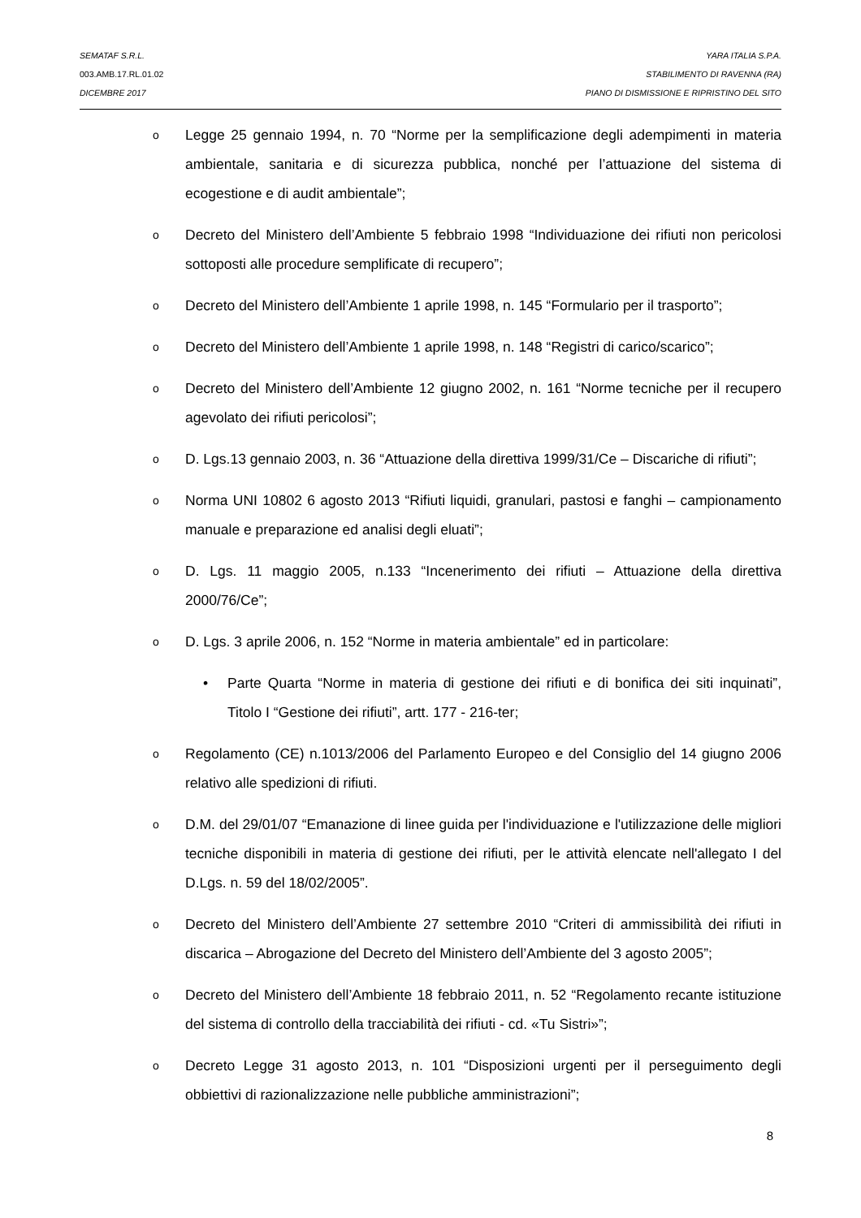SEMATAF S.R.L. YARA ITALIA S.P.A.
003.AMB.17.RL.01.02 STABILIMENTO DI RAVENNA (RA)
DICEMBRE 2017 PIANO DI DISMISSIONE E RIPRISTINO DEL SITO
o
Legge 25 gennaio 1994, n. 70 “Norme per la semplificazione degli adempimenti in materia ambientale, sanitaria e di sicurezza pubblica, nonché per l’attuazione del sistema di ecogestione e di audit ambientale”;
o
Decreto del Ministero dell’Ambiente 5 febbraio 1998 “Individuazione dei rifiuti non pericolosi sottoposti alle procedure semplificate di recupero”;
o
Decreto del Ministero dell’Ambiente 1 aprile 1998, n. 145 “Formulario per il trasporto”;
o
Decreto del Ministero dell’Ambiente 1 aprile 1998, n. 148 “Registri di carico/scarico”;
o
Decreto del Ministero dell’Ambiente 12 giugno 2002, n. 161 “Norme tecniche per il recupero agevolato dei rifiuti pericolosi”;
o
D. Lgs.13 gennaio 2003, n. 36 “Attuazione della direttiva 1999/31/Ce – Discariche di rifiuti”;
o
Norma UNI 10802 6 agosto 2013 “Rifiuti liquidi, granulari, pastosi e fanghi – campionamento manuale e preparazione ed analisi degli eluati”;
o
D. Lgs. 11 maggio 2005, n.133 “Incenerimento dei rifiuti – Attuazione della direttiva 2000/76/Ce”;
o
D. Lgs. 3 aprile 2006, n. 152 “Norme in materia ambientale” ed in particolare:
• Parte Quarta “Norme in materia di gestione dei rifiuti e di bonifica dei siti inquinati”, Titolo I “Gestione dei rifiuti”, artt. 177 - 216-ter;
o
Regolamento (CE) n.1013/2006 del Parlamento Europeo e del Consiglio del 14 giugno 2006 relativo alle spedizioni di rifiuti.
o
D.M. del 29/01/07 “Emanazione di linee guida per l'individuazione e l'utilizzazione delle migliori tecniche disponibili in materia di gestione dei rifiuti, per le attività elencate nell'allegato I del D.Lgs. n. 59 del 18/02/2005”.
o
Decreto del Ministero dell’Ambiente 27 settembre 2010 “Criteri di ammissibilità dei rifiuti in discarica – Abrogazione del Decreto del Ministero dell’Ambiente del 3 agosto 2005”;
o
Decreto del Ministero dell’Ambiente 18 febbraio 2011, n. 52 “Regolamento recante istituzione del sistema di controllo della tracciabilità dei rifiuti - cd. «Tu Sistri»”;
o
Decreto Legge 31 agosto 2013, n. 101 “Disposizioni urgenti per il perseguimento degli obbiettivi di razionalizzazione nelle pubbliche amministrazioni”;
8